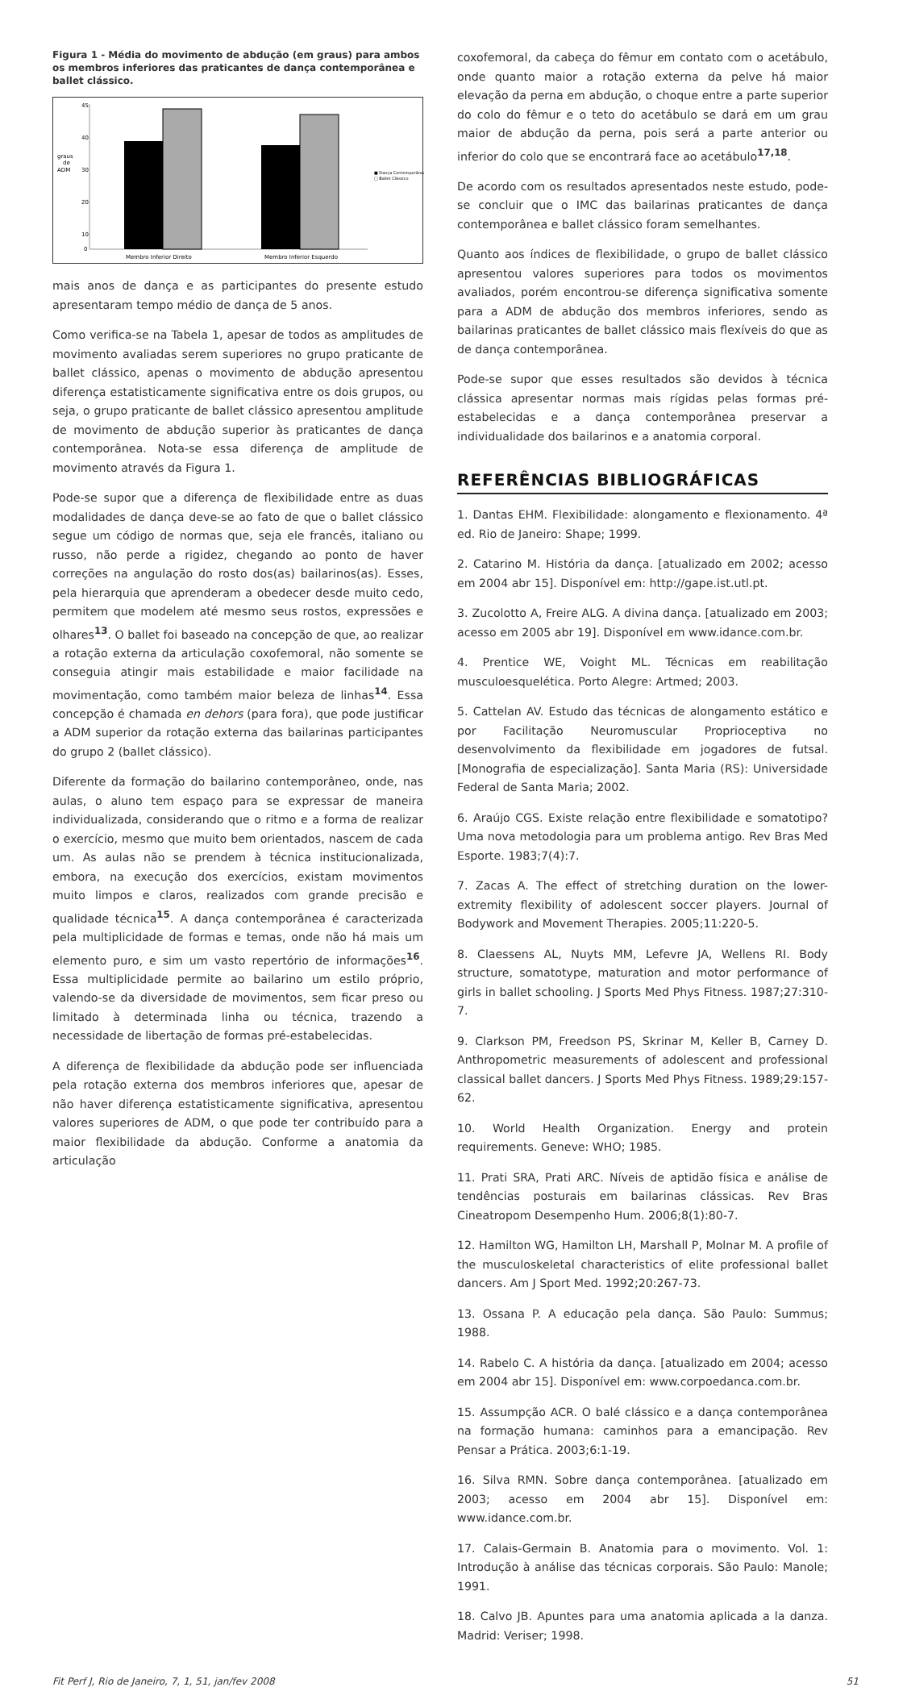Figura 1 - Média do movimento de abdução (em graus) para ambos os membros inferiores das praticantes de dança contemporânea e ballet clássico.
graus
de
ADM
45
40
30
20
10
0
Membro Inferior Direito
Membro Inferior Esquerdo
■ Dança Contemporânea
□ Ballet Clássico
mais anos de dança e as participantes do presente estudo apresentaram tempo médio de dança de 5 anos.
Como verifica-se na Tabela 1, apesar de todos as amplitudes de movimento avaliadas serem superiores no grupo praticante de ballet clássico, apenas o movimento de abdução apresentou diferença estatisticamente significativa entre os dois grupos, ou seja, o grupo praticante de ballet clássico apresentou amplitude de movimento de abdução superior às praticantes de dança contemporânea. Nota-se essa diferença de amplitude de movimento através da Figura 1.
Pode-se supor que a diferença de flexibilidade entre as duas modalidades de dança deve-se ao fato de que o ballet clássico segue um código de normas que, seja ele francês, italiano ou russo, não perde a rigidez, chegando ao ponto de haver correções na angulação do rosto dos(as) bailarinos(as). Esses, pela hierarquia que aprenderam a obedecer desde muito cedo, permitem que modelem até mesmo seus rostos, expressões e olhares<sup>13</sup>. O ballet foi baseado na concepção de que, ao realizar a rotação externa da articulação coxofemoral, não somente se conseguia atingir mais estabilidade e maior facilidade na movimentação, como também maior beleza de linhas<sup>14</sup>. Essa concepção é chamada en dehors (para fora), que pode justificar a ADM superior da rotação externa das bailarinas participantes do grupo 2 (ballet clássico).
Diferente da formação do bailarino contemporâneo, onde, nas aulas, o aluno tem espaço para se expressar de maneira individualizada, considerando que o ritmo e a forma de realizar o exercício, mesmo que muito bem orientados, nascem de cada um. As aulas não se prendem à técnica institucionalizada, embora, na execução dos exercícios, existam movimentos muito limpos e claros, realizados com grande precisão e qualidade técnica<sup>15</sup>. A dança contemporânea é caracterizada pela multiplicidade de formas e temas, onde não há mais um elemento puro, e sim um vasto repertório de informações<sup>16</sup>. Essa multiplicidade permite ao bailarino um estilo próprio, valendo-se da diversidade de movimentos, sem ficar preso ou limitado à determinada linha ou técnica, trazendo a necessidade de libertação de formas pré-estabelecidas.
A diferença de flexibilidade da abdução pode ser influenciada pela rotação externa dos membros inferiores que, apesar de não haver diferença estatisticamente significativa, apresentou valores superiores de ADM, o que pode ter contribuído para a maior flexibilidade da abdução. Conforme a anatomia da articulação
coxofemoral, da cabeça do fêmur em contato com o acetábulo, onde quanto maior a rotação externa da pelve há maior elevação da perna em abdução, o choque entre a parte superior do colo do fêmur e o teto do acetábulo se dará em um grau maior de abdução da perna, pois será a parte anterior ou inferior do colo que se encontrará face ao acetábulo<sup>17,18</sup>.
De acordo com os resultados apresentados neste estudo, pode-se concluir que o IMC das bailarinas praticantes de dança contemporânea e ballet clássico foram semelhantes.
Quanto aos índices de flexibilidade, o grupo de ballet clássico apresentou valores superiores para todos os movimentos avaliados, porém encontrou-se diferença significativa somente para a ADM de abdução dos membros inferiores, sendo as bailarinas praticantes de ballet clássico mais flexíveis do que as de dança contemporânea.
Pode-se supor que esses resultados são devidos à técnica clássica apresentar normas mais rígidas pelas formas pré-estabelecidas e a dança contemporânea preservar a individualidade dos bailarinos e a anatomia corporal.
REFERÊNCIAS BIBLIOGRÁFICAS
1. Dantas EHM. Flexibilidade: alongamento e flexionamento. 4ª ed. Rio de Janeiro: Shape; 1999.
2. Catarino M. História da dança. [atualizado em 2002; acesso em 2004 abr 15]. Disponível em: http://gape.ist.utl.pt.
3. Zucolotto A, Freire ALG. A divina dança. [atualizado em 2003; acesso em 2005 abr 19]. Disponível em www.idance.com.br.
4. Prentice WE, Voight ML. Técnicas em reabilitação musculoesquelética. Porto Alegre: Artmed; 2003.
5. Cattelan AV. Estudo das técnicas de alongamento estático e por Facilitação Neuromuscular Proprioceptiva no desenvolvimento da flexibilidade em jogadores de futsal. [Monografia de especialização]. Santa Maria (RS): Universidade Federal de Santa Maria; 2002.
6. Araújo CGS. Existe relação entre flexibilidade e somatotipo? Uma nova metodologia para um problema antigo. Rev Bras Med Esporte. 1983;7(4):7.
7. Zacas A. The effect of stretching duration on the lower-extremity flexibility of adolescent soccer players. Journal of Bodywork and Movement Therapies. 2005;11:220-5.
8. Claessens AL, Nuyts MM, Lefevre JA, Wellens RI. Body structure, somatotype, maturation and motor performance of girls in ballet schooling. J Sports Med Phys Fitness. 1987;27:310-7.
9. Clarkson PM, Freedson PS, Skrinar M, Keller B, Carney D. Anthropometric measurements of adolescent and professional classical ballet dancers. J Sports Med Phys Fitness. 1989;29:157-62.
10. World Health Organization. Energy and protein requirements. Geneve: WHO; 1985.
11. Prati SRA, Prati ARC. Níveis de aptidão física e análise de tendências posturais em bailarinas clássicas. Rev Bras Cineatropom Desempenho Hum. 2006;8(1):80-7.
12. Hamilton WG, Hamilton LH, Marshall P, Molnar M. A profile of the musculoskeletal characteristics of elite professional ballet dancers. Am J Sport Med. 1992;20:267-73.
13. Ossana P. A educação pela dança. São Paulo: Summus; 1988.
14. Rabelo C. A história da dança. [atualizado em 2004; acesso em 2004 abr 15]. Disponível em: www.corpoedanca.com.br.
15. Assumpção ACR. O balé clássico e a dança contemporânea na formação humana: caminhos para a emancipação. Rev Pensar a Prática. 2003;6:1-19.
16. Silva RMN. Sobre dança contemporânea. [atualizado em 2003; acesso em 2004 abr 15]. Disponível em: www.idance.com.br.
17. Calais-Germain B. Anatomia para o movimento. Vol. 1: Introdução à análise das técnicas corporais. São Paulo: Manole; 1991.
18. Calvo JB. Apuntes para uma anatomia aplicada a la danza. Madrid: Veriser; 1998.
Fit Perf J, Rio de Janeiro, 7, 1, 51, jan/fev 2008 51